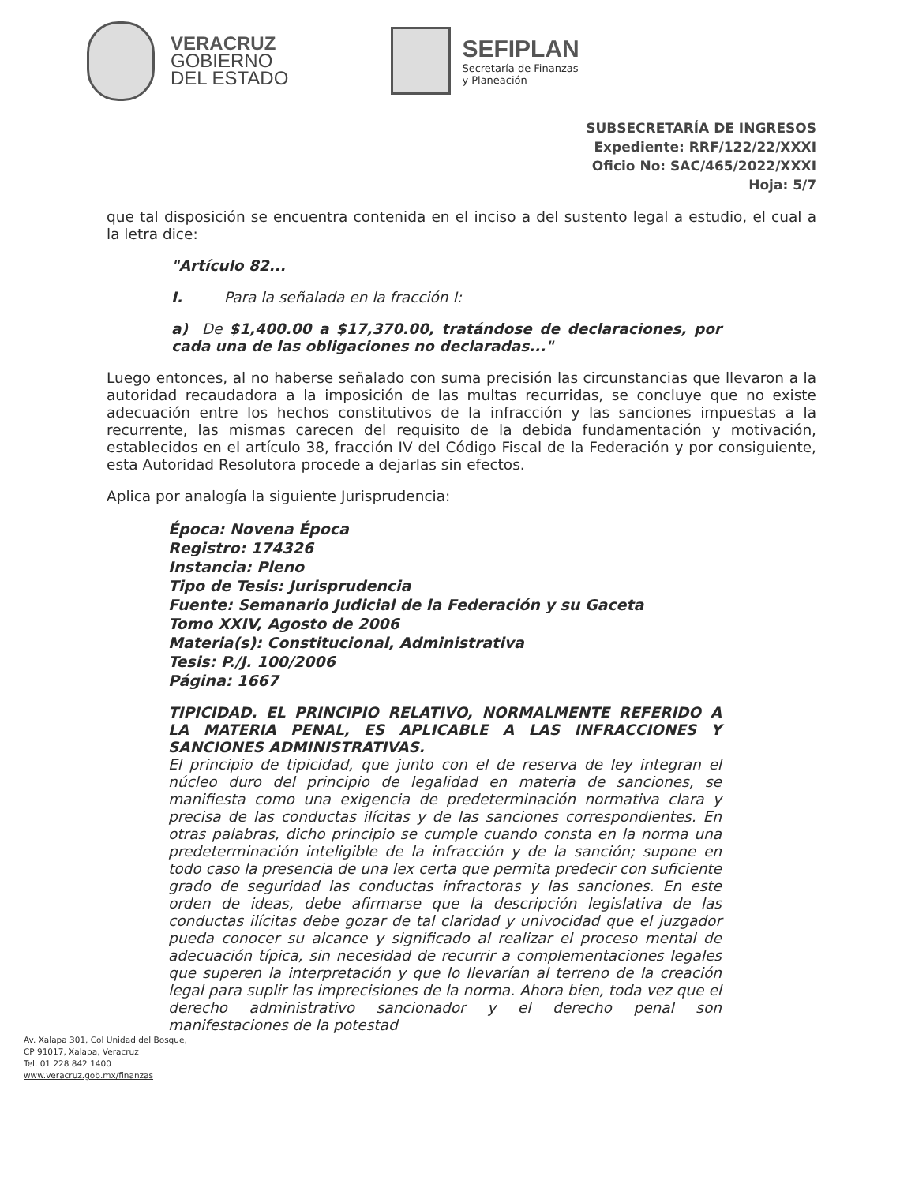VERACRUZ
GOBIERNO
DEL ESTADO
SEFIPLAN
Secretaría de Finanzas
y Planeación
SUBSECRETARÍA DE INGRESOS
Expediente: RRF/122/22/XXXI
Oficio No: SAC/465/2022/XXXI
Hoja: 5/7
que tal disposición se encuentra contenida en el inciso a del sustento legal a estudio, el cual a la letra dice:
"Artículo 82...
I. Para la señalada en la fracción I:
a) De $1,400.00 a $17,370.00, tratándose de declaraciones, por cada una de las obligaciones no declaradas..."
Luego entonces, al no haberse señalado con suma precisión las circunstancias que llevaron a la autoridad recaudadora a la imposición de las multas recurridas, se concluye que no existe adecuación entre los hechos constitutivos de la infracción y las sanciones impuestas a la recurrente, las mismas carecen del requisito de la debida fundamentación y motivación, establecidos en el artículo 38, fracción IV del Código Fiscal de la Federación y por consiguiente, esta Autoridad Resolutora procede a dejarlas sin efectos.
Aplica por analogía la siguiente Jurisprudencia:
Época: Novena Época
Registro: 174326
Instancia: Pleno
Tipo de Tesis: Jurisprudencia
Fuente: Semanario Judicial de la Federación y su Gaceta
Tomo XXIV, Agosto de 2006
Materia(s): Constitucional, Administrativa
Tesis: P./J. 100/2006
Página: 1667
TIPICIDAD. EL PRINCIPIO RELATIVO, NORMALMENTE REFERIDO A LA MATERIA PENAL, ES APLICABLE A LAS INFRACCIONES Y SANCIONES ADMINISTRATIVAS.
El principio de tipicidad, que junto con el de reserva de ley integran el núcleo duro del principio de legalidad en materia de sanciones, se manifiesta como una exigencia de predeterminación normativa clara y precisa de las conductas ilícitas y de las sanciones correspondientes. En otras palabras, dicho principio se cumple cuando consta en la norma una predeterminación inteligible de la infracción y de la sanción; supone en todo caso la presencia de una lex certa que permita predecir con suficiente grado de seguridad las conductas infractoras y las sanciones. En este orden de ideas, debe afirmarse que la descripción legislativa de las conductas ilícitas debe gozar de tal claridad y univocidad que el juzgador pueda conocer su alcance y significado al realizar el proceso mental de adecuación típica, sin necesidad de recurrir a complementaciones legales que superen la interpretación y que lo llevarían al terreno de la creación legal para suplir las imprecisiones de la norma. Ahora bien, toda vez que el derecho administrativo sancionador y el derecho penal son manifestaciones de la potestad
Av. Xalapa 301, Col Unidad del Bosque,
CP 91017, Xalapa, Veracruz
Tel. 01 228 842 1400
www.veracruz.gob.mx/finanzas